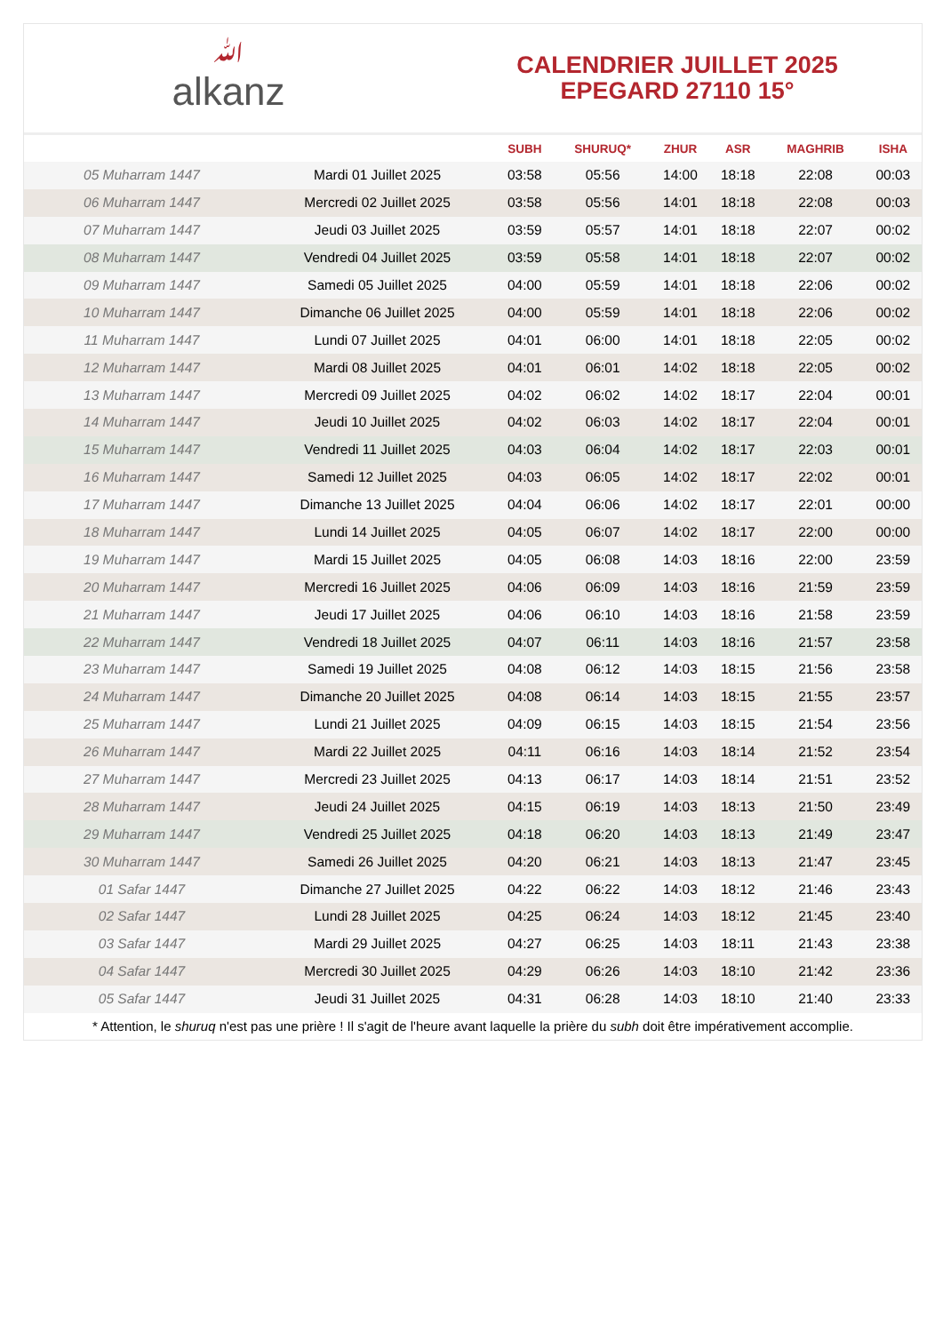ﷲalkanz
CALENDRIER JUILLET 2025
EPEGARD 27110 15°
| | | SUBH | SHURUQ* | ZHUR | ASR | MAGHRIB | ISHA |
| --- | --- | --- | --- | --- | --- | --- | --- |
| 05 Muharram 1447 | Mardi 01 Juillet 2025 | 03:58 | 05:56 | 14:00 | 18:18 | 22:08 | 00:03 |
| 06 Muharram 1447 | Mercredi 02 Juillet 2025 | 03:58 | 05:56 | 14:01 | 18:18 | 22:08 | 00:03 |
| 07 Muharram 1447 | Jeudi 03 Juillet 2025 | 03:59 | 05:57 | 14:01 | 18:18 | 22:07 | 00:02 |
| 08 Muharram 1447 | Vendredi 04 Juillet 2025 | 03:59 | 05:58 | 14:01 | 18:18 | 22:07 | 00:02 |
| 09 Muharram 1447 | Samedi 05 Juillet 2025 | 04:00 | 05:59 | 14:01 | 18:18 | 22:06 | 00:02 |
| 10 Muharram 1447 | Dimanche 06 Juillet 2025 | 04:00 | 05:59 | 14:01 | 18:18 | 22:06 | 00:02 |
| 11 Muharram 1447 | Lundi 07 Juillet 2025 | 04:01 | 06:00 | 14:01 | 18:18 | 22:05 | 00:02 |
| 12 Muharram 1447 | Mardi 08 Juillet 2025 | 04:01 | 06:01 | 14:02 | 18:18 | 22:05 | 00:02 |
| 13 Muharram 1447 | Mercredi 09 Juillet 2025 | 04:02 | 06:02 | 14:02 | 18:17 | 22:04 | 00:01 |
| 14 Muharram 1447 | Jeudi 10 Juillet 2025 | 04:02 | 06:03 | 14:02 | 18:17 | 22:04 | 00:01 |
| 15 Muharram 1447 | Vendredi 11 Juillet 2025 | 04:03 | 06:04 | 14:02 | 18:17 | 22:03 | 00:01 |
| 16 Muharram 1447 | Samedi 12 Juillet 2025 | 04:03 | 06:05 | 14:02 | 18:17 | 22:02 | 00:01 |
| 17 Muharram 1447 | Dimanche 13 Juillet 2025 | 04:04 | 06:06 | 14:02 | 18:17 | 22:01 | 00:00 |
| 18 Muharram 1447 | Lundi 14 Juillet 2025 | 04:05 | 06:07 | 14:02 | 18:17 | 22:00 | 00:00 |
| 19 Muharram 1447 | Mardi 15 Juillet 2025 | 04:05 | 06:08 | 14:03 | 18:16 | 22:00 | 23:59 |
| 20 Muharram 1447 | Mercredi 16 Juillet 2025 | 04:06 | 06:09 | 14:03 | 18:16 | 21:59 | 23:59 |
| 21 Muharram 1447 | Jeudi 17 Juillet 2025 | 04:06 | 06:10 | 14:03 | 18:16 | 21:58 | 23:59 |
| 22 Muharram 1447 | Vendredi 18 Juillet 2025 | 04:07 | 06:11 | 14:03 | 18:16 | 21:57 | 23:58 |
| 23 Muharram 1447 | Samedi 19 Juillet 2025 | 04:08 | 06:12 | 14:03 | 18:15 | 21:56 | 23:58 |
| 24 Muharram 1447 | Dimanche 20 Juillet 2025 | 04:08 | 06:14 | 14:03 | 18:15 | 21:55 | 23:57 |
| 25 Muharram 1447 | Lundi 21 Juillet 2025 | 04:09 | 06:15 | 14:03 | 18:15 | 21:54 | 23:56 |
| 26 Muharram 1447 | Mardi 22 Juillet 2025 | 04:11 | 06:16 | 14:03 | 18:14 | 21:52 | 23:54 |
| 27 Muharram 1447 | Mercredi 23 Juillet 2025 | 04:13 | 06:17 | 14:03 | 18:14 | 21:51 | 23:52 |
| 28 Muharram 1447 | Jeudi 24 Juillet 2025 | 04:15 | 06:19 | 14:03 | 18:13 | 21:50 | 23:49 |
| 29 Muharram 1447 | Vendredi 25 Juillet 2025 | 04:18 | 06:20 | 14:03 | 18:13 | 21:49 | 23:47 |
| 30 Muharram 1447 | Samedi 26 Juillet 2025 | 04:20 | 06:21 | 14:03 | 18:13 | 21:47 | 23:45 |
| 01 Safar 1447 | Dimanche 27 Juillet 2025 | 04:22 | 06:22 | 14:03 | 18:12 | 21:46 | 23:43 |
| 02 Safar 1447 | Lundi 28 Juillet 2025 | 04:25 | 06:24 | 14:03 | 18:12 | 21:45 | 23:40 |
| 03 Safar 1447 | Mardi 29 Juillet 2025 | 04:27 | 06:25 | 14:03 | 18:11 | 21:43 | 23:38 |
| 04 Safar 1447 | Mercredi 30 Juillet 2025 | 04:29 | 06:26 | 14:03 | 18:10 | 21:42 | 23:36 |
| 05 Safar 1447 | Jeudi 31 Juillet 2025 | 04:31 | 06:28 | 14:03 | 18:10 | 21:40 | 23:33 |
* Attention, le shuruq n'est pas une prière ! Il s'agit de l'heure avant laquelle la prière du subh doit être impérativement accomplie.